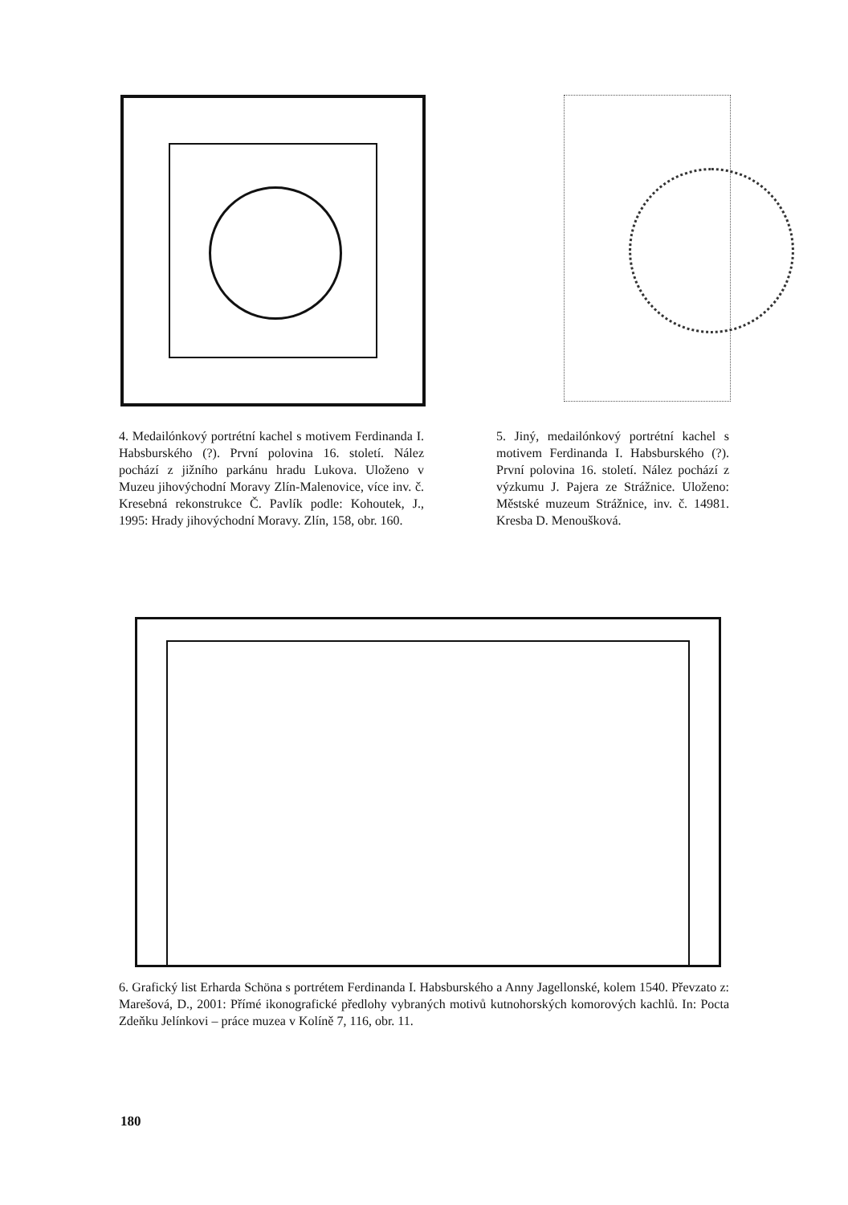4. Medailónkový portrétní kachel s motivem Ferdinanda I. Habsburského (?). První polovina 16. století. Nález pochází z jižního parkánu hradu Lukova. Uloženo v Muzeu jihovýchodní Moravy Zlín-Malenovice, více inv. č. Kresebná rekonstrukce Č. Pavlík podle: Kohoutek, J., 1995: Hrady jihovýchodní Moravy. Zlín, 158, obr. 160.
5. Jiný, medailónkový portrétní kachel s motivem Ferdinanda I. Habsburského (?). První polovina 16. století. Nález pochází z výzkumu J. Pajera ze Strážnice. Uloženo: Městské muzeum Strážnice, inv. č. 14981. Kresba D. Menoušková.
6. Grafický list Erharda Schöna s portrétem Ferdinanda I. Habsburského a Anny Jagellonské, kolem 1540. Převzato z: Marešová, D., 2001: Přímé ikonografické předlohy vybraných motivů kutnohorských komorových kachlů. In: Pocta Zdeňku Jelínkovi – práce muzea v Kolíně 7, 116, obr. 11.
180